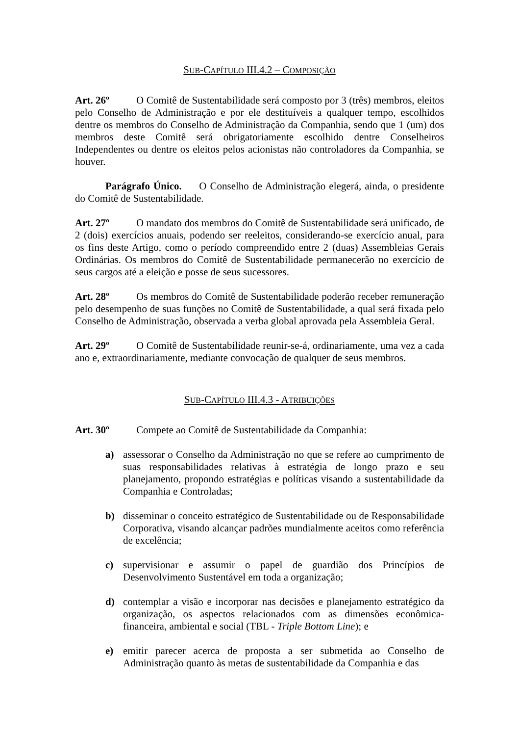SUB-CAPÍTULO III.4.2 – COMPOSIÇÃO
Art. 26º O Comitê de Sustentabilidade será composto por 3 (três) membros, eleitos pelo Conselho de Administração e por ele destituíveis a qualquer tempo, escolhidos dentre os membros do Conselho de Administração da Companhia, sendo que 1 (um) dos membros deste Comitê será obrigatoriamente escolhido dentre Conselheiros Independentes ou dentre os eleitos pelos acionistas não controladores da Companhia, se houver.
Parágrafo Único. O Conselho de Administração elegerá, ainda, o presidente do Comitê de Sustentabilidade.
Art. 27º O mandato dos membros do Comitê de Sustentabilidade será unificado, de 2 (dois) exercícios anuais, podendo ser reeleitos, considerando-se exercício anual, para os fins deste Artigo, como o período compreendido entre 2 (duas) Assembleias Gerais Ordinárias. Os membros do Comitê de Sustentabilidade permanecerão no exercício de seus cargos até a eleição e posse de seus sucessores.
Art. 28º Os membros do Comitê de Sustentabilidade poderão receber remuneração pelo desempenho de suas funções no Comitê de Sustentabilidade, a qual será fixada pelo Conselho de Administração, observada a verba global aprovada pela Assembleia Geral.
Art. 29º O Comitê de Sustentabilidade reunir-se-á, ordinariamente, uma vez a cada ano e, extraordinariamente, mediante convocação de qualquer de seus membros.
SUB-CAPÍTULO III.4.3 - ATRIBUIÇÕES
Art. 30º Compete ao Comitê de Sustentabilidade da Companhia:
a) assessorar o Conselho da Administração no que se refere ao cumprimento de suas responsabilidades relativas à estratégia de longo prazo e seu planejamento, propondo estratégias e políticas visando a sustentabilidade da Companhia e Controladas;
b) disseminar o conceito estratégico de Sustentabilidade ou de Responsabilidade Corporativa, visando alcançar padrões mundialmente aceitos como referência de excelência;
c) supervisionar e assumir o papel de guardião dos Princípios de Desenvolvimento Sustentável em toda a organização;
d) contemplar a visão e incorporar nas decisões e planejamento estratégico da organização, os aspectos relacionados com as dimensões econômica-financeira, ambiental e social (TBL - Triple Bottom Line); e
e) emitir parecer acerca de proposta a ser submetida ao Conselho de Administração quanto às metas de sustentabilidade da Companhia e das